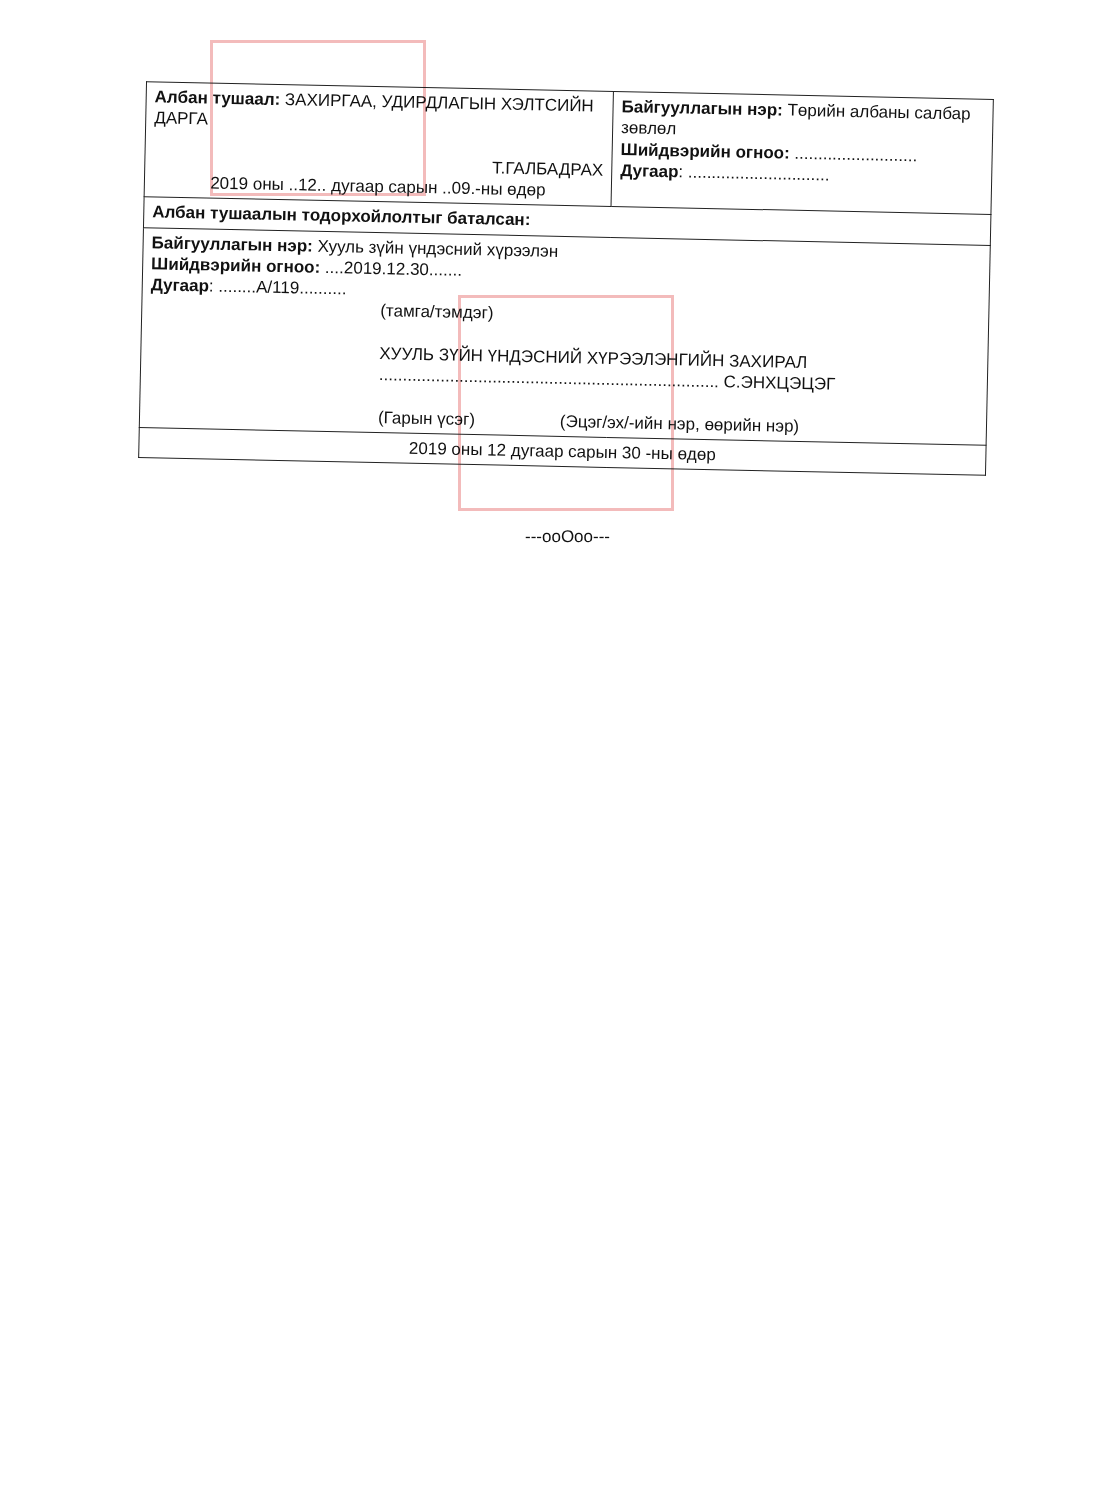| Албан тушаал: ЗАХИРГАА, УДИРДЛАГЫН ХЭЛТСИЙН ДАРГА Т.ГАЛБАДРАХ 2019 оны ..12.. дугаар сарын ..09.-ны өдөр | Байгууллагын нэр: Төрийн албаны салбар зөвлөл Шийдвэрийн огноо: .......................... Дугаар : .............................. |
| Албан тушаалын тодорхойлолтыг баталсан: | |
| Байгууллагын нэр: Хууль зүйн үндэсний хүрээлэн Шийдвэрийн огноо: ....2019.12.30....... Дугаар : ........А/119.......... (тамга/тэмдэг) ХУУЛЬ ЗҮЙН ҮНДЭСНИЙ ХҮРЭЭЛЭНГИЙН ЗАХИРАЛ ........................................................................ С.ЭНХЦЭЦЭГ (Гарын үсэг) (Эцэг/эх/-ийн нэр, өөрийн нэр) | |
| 2019 оны 12 дугаар сарын 30 -ны өдөр | |
---ooOoo---